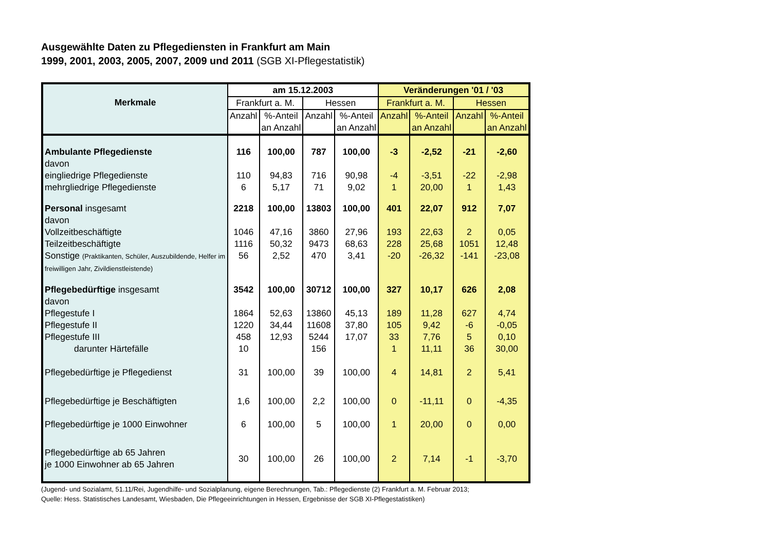Ausgewählte Daten zu Pflegediensten in Frankfurt am Main
1999, 2001, 2003, 2005, 2007, 2009 und 2011 (SGB XI-Pflegestatistik)
| Merkmale | am 15.12.2003 | | | | Veränderungen '01 / '03 | | | |
| --- | --- | --- | --- | --- | --- | --- | --- | --- |
| | Frankfurt a. M. | | Hessen | | Frankfurt a. M. | | Hessen | |
| | Anzahl | %-Anteil an Anzahl | Anzahl | %-Anteil an Anzahl | Anzahl | %-Anteil an Anzahl | Anzahl | %-Anteil an Anzahl |
| Ambulante Pflegedienste | 116 | 100,00 | 787 | 100,00 | -3 | -2,52 | -21 | -2,60 |
| davon | | | | | | | | |
| eingliedrige Pflegedienste | 110 | 94,83 | 716 | 90,98 | -4 | -3,51 | -22 | -2,98 |
| mehrgliedrige Pflegedienste | 6 | 5,17 | 71 | 9,02 | 1 | 20,00 | 1 | 1,43 |
| Personal insgesamt | 2218 | 100,00 | 13803 | 100,00 | 401 | 22,07 | 912 | 7,07 |
| davon | | | | | | | | |
| Vollzeitbeschäftigte | 1046 | 47,16 | 3860 | 27,96 | 193 | 22,63 | 2 | 0,05 |
| Teilzeitbeschäftigte | 1116 | 50,32 | 9473 | 68,63 | 228 | 25,68 | 1051 | 12,48 |
| Sonstige (Praktikanten, Schüler, Auszubildende, Helfer im freiwilligen Jahr, Zivildienstleistende) | 56 | 2,52 | 470 | 3,41 | -20 | -26,32 | -141 | -23,08 |
| Pflegebedürftige insgesamt | 3542 | 100,00 | 30712 | 100,00 | 327 | 10,17 | 626 | 2,08 |
| davon | | | | | | | | |
| Pflegestufe I | 1864 | 52,63 | 13860 | 45,13 | 189 | 11,28 | 627 | 4,74 |
| Pflegestufe II | 1220 | 34,44 | 11608 | 37,80 | 105 | 9,42 | -6 | -0,05 |
| Pflegestufe III | 458 | 12,93 | 5244 | 17,07 | 33 | 7,76 | 5 | 0,10 |
| darunter Härtefälle | 10 | | 156 | | 1 | 11,11 | 36 | 30,00 |
| Pflegebedürftige je Pflegedienst | 31 | 100,00 | 39 | 100,00 | 4 | 14,81 | 2 | 5,41 |
| Pflegebedürftige je Beschäftigten | 1,6 | 100,00 | 2,2 | 100,00 | 0 | -11,11 | 0 | -4,35 |
| Pflegebedürftige je 1000 Einwohner | 6 | 100,00 | 5 | 100,00 | 1 | 20,00 | 0 | 0,00 |
| Pflegebedürftige ab 65 Jahren je 1000 Einwohner ab 65 Jahren | 30 | 100,00 | 26 | 100,00 | 2 | 7,14 | -1 | -3,70 |
(Jugend- und Sozialamt, 51.11/Rei, Jugendhilfe- und Sozialplanung, eigene Berechnungen, Tab.: Pflegedienste (2) Frankfurt a. M. Februar 2013;
Quelle: Hess. Statistisches Landesamt, Wiesbaden, Die Pflegeeinrichtungen in Hessen, Ergebnisse der SGB XI-Pflegestatistiken)